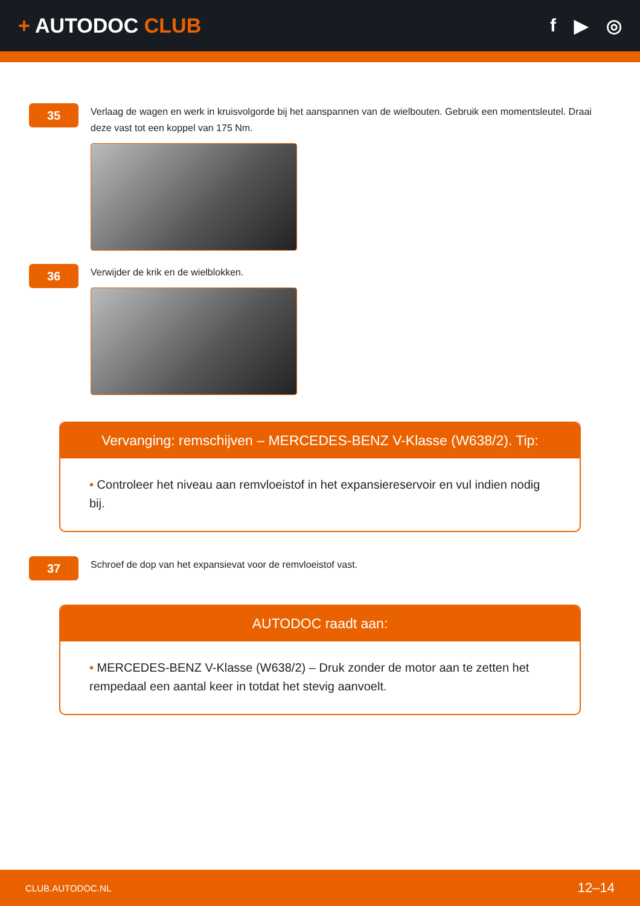+ AUTODOC CLUB f ▶ ◎
35
Verlaag de wagen en werk in kruisvolgorde bij het aanspannen van de wielbouten. Gebruik een momentsleutel. Draai deze vast tot een koppel van 175 Nm.
36
Verwijder de krik en de wielblokken.
Vervanging: remschijven – MERCEDES-BENZ V-Klasse (W638/2). Tip:
• Controleer het niveau aan remvloeistof in het expansiereservoir en vul indien nodig bij.
37
Schroef de dop van het expansievat voor de remvloeistof vast.
AUTODOC raadt aan:
• MERCEDES-BENZ V-Klasse (W638/2) – Druk zonder de motor aan te zetten het rempedaal een aantal keer in totdat het stevig aanvoelt.
CLUB.AUTODOC.NL 12–14